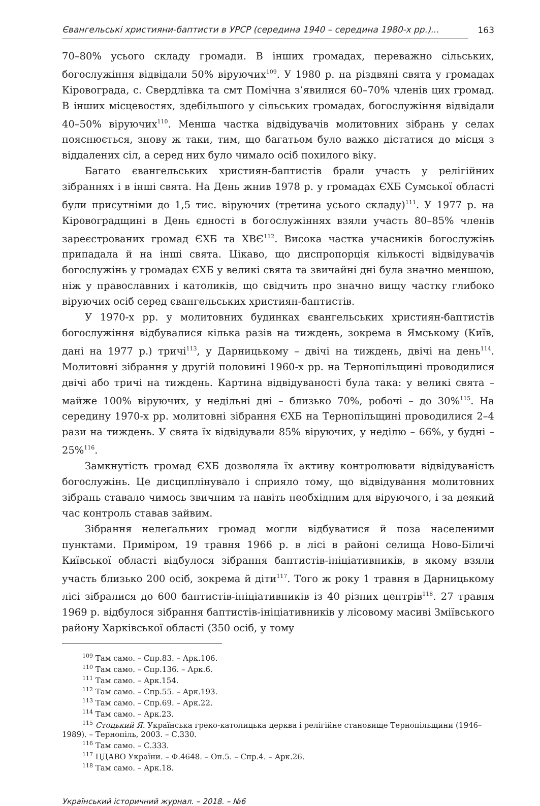Євангельські християни-баптисти в УРСР (середина 1940 – середина 1980-х рр.)... 163
70–80% усього складу громади. В інших громадах, переважно сільських, богослужіння відвідали 50% віруючих<sup>109</sup>. У 1980 р. на різдвяні свята у громадах Кіровограда, с. Свердлівка та смт Помічна з’явилися 60–70% членів цих громад. В інших місцевостях, здебільшого у сільських громадах, богослужіння відвідали 40–50% віруючих<sup>110</sup>. Менша частка відвідувачів молитовних зібрань у селах пояснюється, знову ж таки, тим, що багатьом було важко діс­татися до місця з віддалених сіл, а серед них було чимало осіб похилого віку.
Багато євангельських християн-баптистів брали участь у релігійних зібраннях і в інші свята. На День жнив 1978 р. у громадах ЄХБ Сумської області були присутніми до 1,5 тис. віруючих (третина усього складу)<sup>111</sup>. У 1977 р. на Кіровоградщині в День єдності в богослужіннях взяли участь 80–85% членів зареєстрованих громад ЄХБ та ХВЄ<sup>112</sup>. Висока частка учасників богослужінь припадала й на інші свята. Цікаво, що диспропорція кількості відвідувачів богослужінь у громадах ЄХБ у великі свята та звичайні дні була значно меншою, ніж у православних і католиків, що свідчить про значно вищу частку глибоко віруючих осіб серед євангельських християн-баптистів.
У 1970-х рр. у молитовних будинках євангельських християн-баптистів богослужіння відбувалися кілька разів на тиждень, зокрема в Ямському (Київ, дані на 1977 р.) тричі<sup>113</sup>, у Дарницькому – двічі на тиждень, двічі на день<sup>114</sup>. Молитовні зібрання у другій половині 1960-х рр. на Тернопільщині проводилися двічі або тричі на тиждень. Картина відвідуваності була така: у великі свята – майже 100% віруючих, у недільні дні – близько 70%, робочі – до 30%<sup>115</sup>. На середину 1970-х рр. молитовні зібрання ЄХБ на Тернопільщині проводилися 2–4 рази на тиждень. У свята їх відвідували 85% віруючих, у неділю – 66%, у будні – 25%<sup>116</sup>.
Замкнутість громад ЄХБ дозволяла їх активу контролювати відвідуваність богослужінь. Це дисциплінувало і сприяло тому, що відвідування молитовних зібрань ставало чимось звичним та навіть необхідним для віруючого, і за деякий час контроль ставав зайвим.
Зібрання нелеґальних громад могли відбуватися й поза населеними пунктами. Приміром, 19 травня 1966 р. в лісі в районі селища Ново-Біличі Київської області відбулося зібрання баптистів-ініціативників, в якому взяли участь близько 200 осіб, зокрема й діти<sup>117</sup>. Того ж року 1 травня в Дарницькому лісі зібралися до 600 баптистів-ініціативників із 40 різних центрів<sup>118</sup>. 27 травня 1969 р. відбулося зібрання баптистів-ініціативників у лісовому масиві Зміївського району Харківської області (350 осіб, у тому
<sup>109</sup> Там само. – Спр.83. – Арк.106.
<sup>110</sup> Там само. – Спр.136. – Арк.6.
<sup>111</sup> Там само. – Арк.154.
<sup>112</sup> Там само. – Спр.55. – Арк.193.
<sup>113</sup> Там само. – Спр.69. – Арк.22.
<sup>114</sup> Там само. – Арк.23.
<sup>115</sup> Стоцький Я. Українська греко-католицька церква і релігійне становище Тернопільщини (1946–1989). – Тернопіль, 2003. – С.330.
<sup>116</sup> Там само. – С.333.
<sup>117</sup> ЦДАВО України. – Ф.4648. – Оп.5. – Спр.4. – Арк.26.
<sup>118</sup> Там само. – Арк.18.
Український історичний журнал. – 2018. – №6